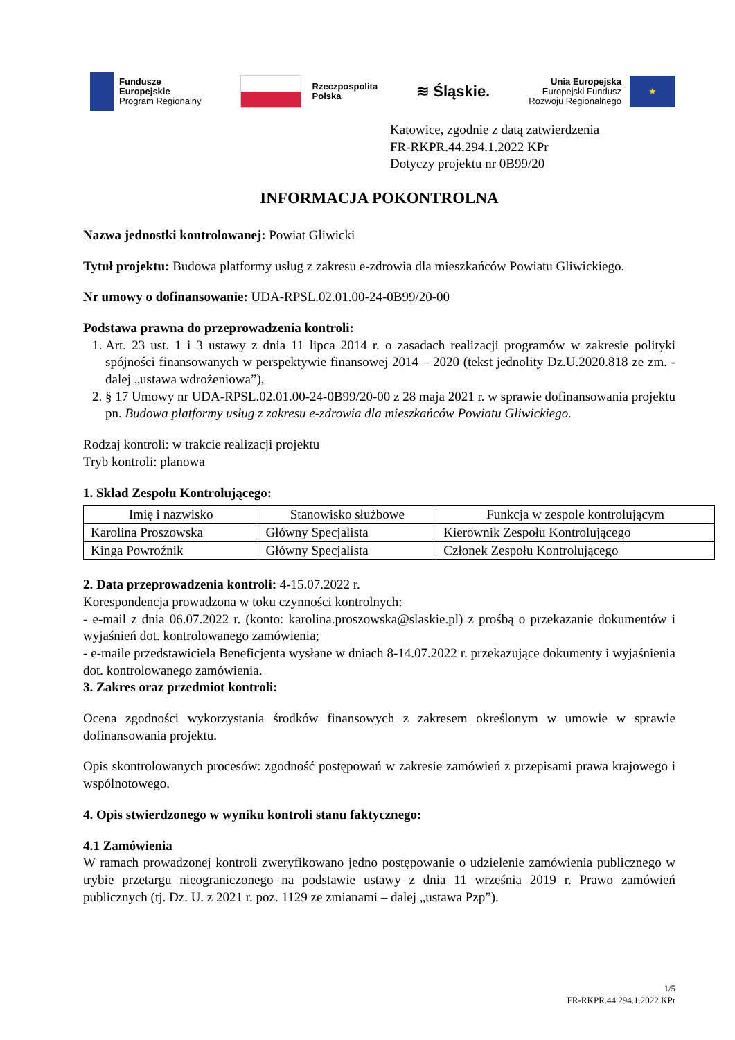Fundusze
Europejskie
Program Regionalny
Rzeczpospolita
Polska
≋ Śląskie.
Unia Europejska
Europejski Fundusz
Rozwoju Regionalnego
★
Katowice, zgodnie z datą zatwierdzenia
FR-RKPR.44.294.1.2022 KPr
Dotyczy projektu nr 0B99/20
INFORMACJA POKONTROLNA
Nazwa jednostki kontrolowanej: Powiat Gliwicki
Tytuł projektu: Budowa platformy usług z zakresu e-zdrowia dla mieszkańców Powiatu Gliwickiego.
Nr umowy o dofinansowanie: UDA-RPSL.02.01.00-24-0B99/20-00
Podstawa prawna do przeprowadzenia kontroli:
1. Art. 23 ust. 1 i 3 ustawy z dnia 11 lipca 2014 r. o zasadach realizacji programów w zakresie polityki spójności finansowanych w perspektywie finansowej 2014 – 2020 (tekst jednolity Dz.U.2020.818 ze zm. - dalej „ustawa wdrożeniowa”),
2. § 17 Umowy nr UDA-RPSL.02.01.00-24-0B99/20-00 z 28 maja 2021 r. w sprawie dofinansowania projektu pn. Budowa platformy usług z zakresu e-zdrowia dla mieszkańców Powiatu Gliwickiego.
Rodzaj kontroli: w trakcie realizacji projektu
Tryb kontroli: planowa
1. Skład Zespołu Kontrolującego:
| Imię i nazwisko | Stanowisko służbowe | Funkcja w zespole kontrolującym |
| --- | --- | --- |
| Karolina Proszowska | Główny Specjalista | Kierownik Zespołu Kontrolującego |
| Kinga Powroźnik | Główny Specjalista | Członek Zespołu Kontrolującego |
2. Data przeprowadzenia kontroli: 4-15.07.2022 r.
Korespondencja prowadzona w toku czynności kontrolnych:
- e-mail z dnia 06.07.2022 r. (konto: karolina.proszowska@slaskie.pl) z prośbą o przekazanie dokumentów i wyjaśnień dot. kontrolowanego zamówienia;
- e-maile przedstawiciela Beneficjenta wysłane w dniach 8-14.07.2022 r. przekazujące dokumenty i wyjaśnienia dot. kontrolowanego zamówienia.
3. Zakres oraz przedmiot kontroli:
Ocena zgodności wykorzystania środków finansowych z zakresem określonym w umowie w sprawie dofinansowania projektu.
Opis skontrolowanych procesów: zgodność postępowań w zakresie zamówień z przepisami prawa krajowego i wspólnotowego.
4. Opis stwierdzonego w wyniku kontroli stanu faktycznego:
4.1 Zamówienia
W ramach prowadzonej kontroli zweryfikowano jedno postępowanie o udzielenie zamówienia publicznego w trybie przetargu nieograniczonego na podstawie ustawy z dnia 11 września 2019 r. Prawo zamówień publicznych (tj. Dz. U. z 2021 r. poz. 1129 ze zmianami – dalej „ustawa Pzp”).
1/5
FR-RKPR.44.294.1.2022 KPr